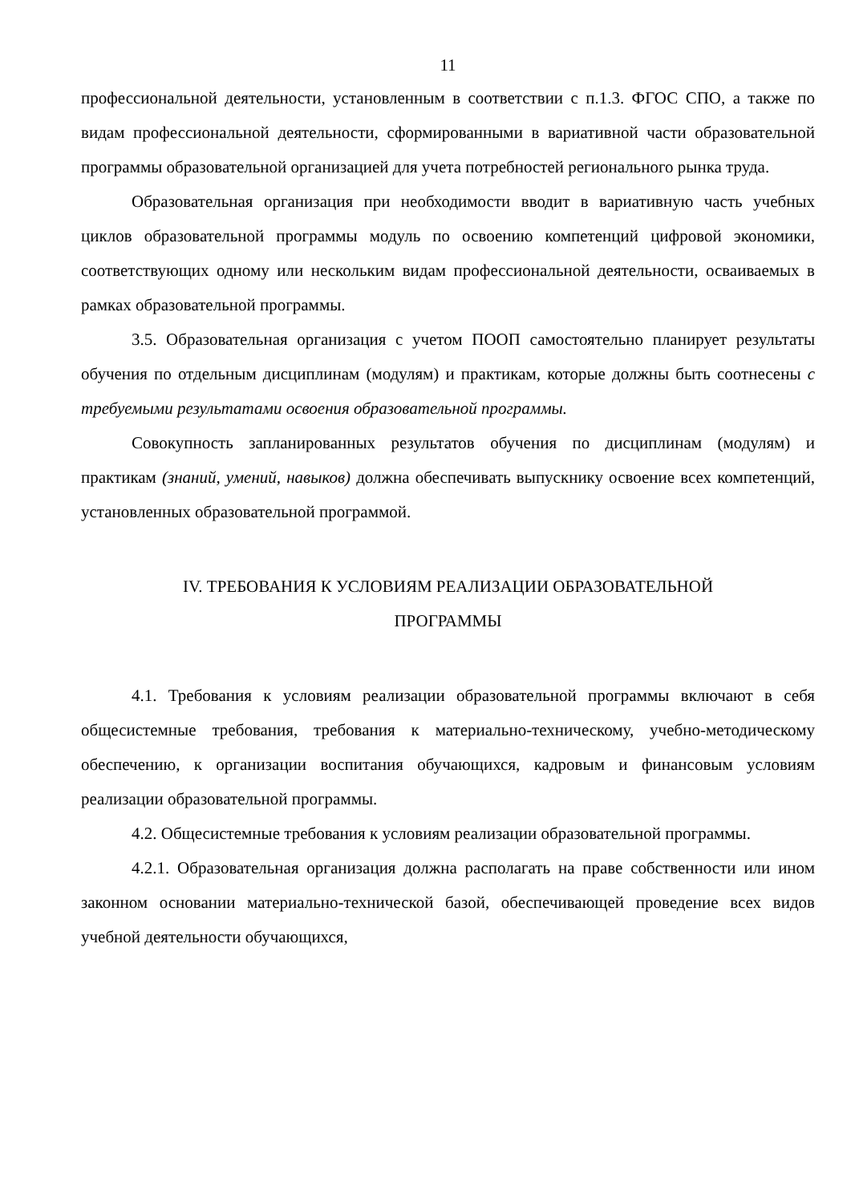11
профессиональной деятельности, установленным в соответствии с п.1.3. ФГОС СПО, а также по видам профессиональной деятельности, сформированными в вариативной части образовательной программы образовательной организацией для учета потребностей регионального рынка труда.
Образовательная организация при необходимости вводит в вариативную часть учебных циклов образовательной программы модуль по освоению компетенций цифровой экономики, соответствующих одному или нескольким видам профессиональной деятельности, осваиваемых в рамках образовательной программы.
3.5. Образовательная организация с учетом ПООП самостоятельно планирует результаты обучения по отдельным дисциплинам (модулям) и практикам, которые должны быть соотнесены с требуемыми результатами освоения образовательной программы.
Совокупность запланированных результатов обучения по дисциплинам (модулям) и практикам (знаний, умений, навыков) должна обеспечивать выпускнику освоение всех компетенций, установленных образовательной программой.
IV. ТРЕБОВАНИЯ К УСЛОВИЯМ РЕАЛИЗАЦИИ ОБРАЗОВАТЕЛЬНОЙ
ПРОГРАММЫ
4.1. Требования к условиям реализации образовательной программы включают в себя общесистемные требования, требования к материально-техническому, учебно-методическому обеспечению, к организации воспитания обучающихся, кадровым и финансовым условиям реализации образовательной программы.
4.2. Общесистемные требования к условиям реализации образовательной программы.
4.2.1. Образовательная организация должна располагать на праве собственности или ином законном основании материально-технической базой, обеспечивающей проведение всех видов учебной деятельности обучающихся,